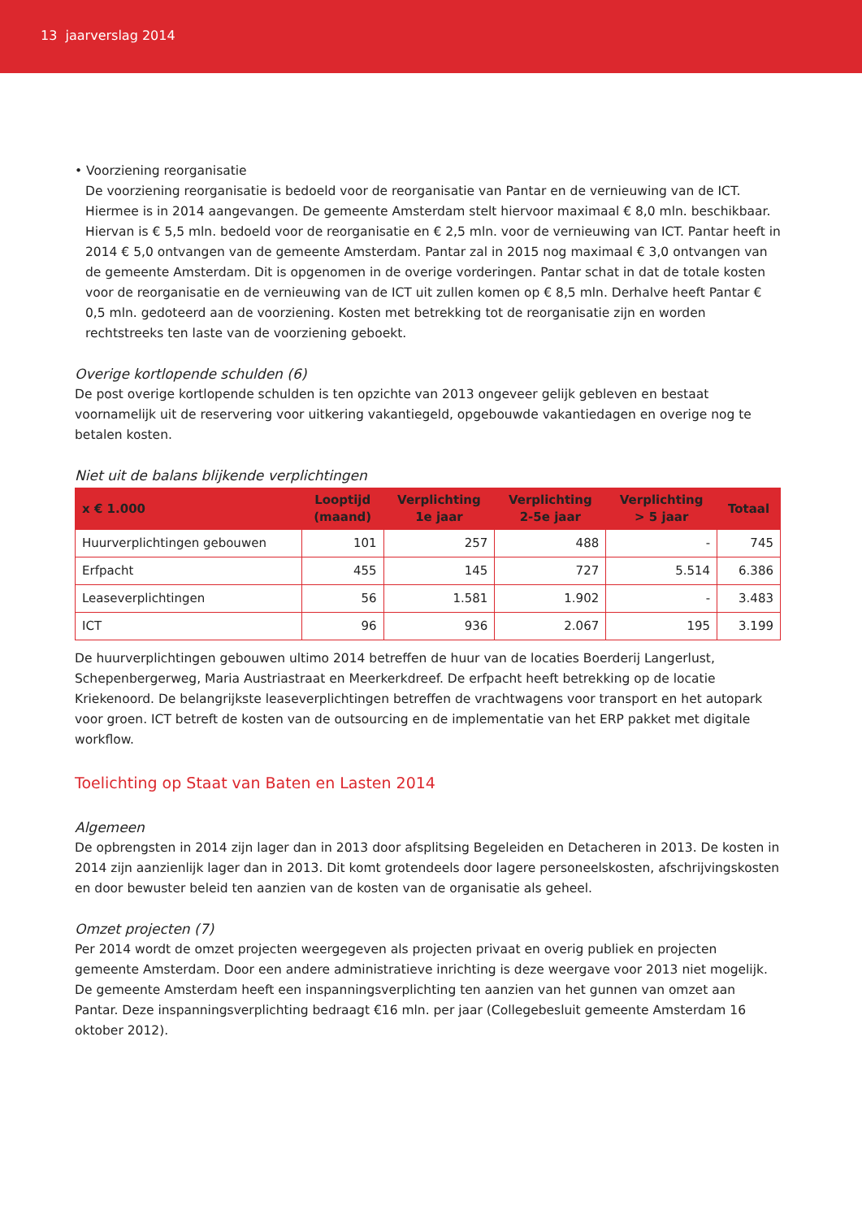13 jaarverslag 2014
• Voorziening reorganisatie
De voorziening reorganisatie is bedoeld voor de reorganisatie van Pantar en de vernieuwing van de ICT. Hiermee is in 2014 aangevangen. De gemeente Amsterdam stelt hiervoor maximaal € 8,0 mln. beschikbaar. Hiervan is € 5,5 mln. bedoeld voor de reorganisatie en € 2,5 mln. voor de vernieuwing van ICT. Pantar heeft in 2014 € 5,0 ontvangen van de gemeente Amsterdam. Pantar zal in 2015 nog maximaal € 3,0 ontvangen van de gemeente Amsterdam. Dit is opgenomen in de overige vorderingen. Pantar schat in dat de totale kosten voor de reorganisatie en de vernieuwing van de ICT uit zullen komen op € 8,5 mln. Derhalve heeft Pantar € 0,5 mln. gedoteerd aan de voorziening. Kosten met betrekking tot de reorganisatie zijn en worden rechtstreeks ten laste van de voorziening geboekt.
Overige kortlopende schulden (6)
De post overige kortlopende schulden is ten opzichte van 2013 ongeveer gelijk gebleven en bestaat voornamelijk uit de reservering voor uitkering vakantiegeld, opgebouwde vakantiedagen en overige nog te betalen kosten.
Niet uit de balans blijkende verplichtingen
| x € 1.000 | Looptijd (maand) | Verplichting 1e jaar | Verplichting 2-5e jaar | Verplichting > 5 jaar | Totaal |
| --- | --- | --- | --- | --- | --- |
| Huurverplichtingen gebouwen | 101 | 257 | 488 | - | 745 |
| Erfpacht | 455 | 145 | 727 | 5.514 | 6.386 |
| Leaseverplichtingen | 56 | 1.581 | 1.902 | - | 3.483 |
| ICT | 96 | 936 | 2.067 | 195 | 3.199 |
De huurverplichtingen gebouwen ultimo 2014 betreffen de huur van de locaties Boerderij Langerlust, Schepenbergerweg, Maria Austriastraat en Meerkerkdreef. De erfpacht heeft betrekking op de locatie Kriekenoord. De belangrijkste leaseverplichtingen betreffen de vrachtwagens voor transport en het autopark voor groen. ICT betreft de kosten van de outsourcing en de implementatie van het ERP pakket met digitale workflow.
Toelichting op Staat van Baten en Lasten 2014
Algemeen
De opbrengsten in 2014 zijn lager dan in 2013 door afsplitsing Begeleiden en Detacheren in 2013. De kosten in 2014 zijn aanzienlijk lager dan in 2013. Dit komt grotendeels door lagere personeelskosten, afschrijvingskosten en door bewuster beleid ten aanzien van de kosten van de organisatie als geheel.
Omzet projecten (7)
Per 2014 wordt de omzet projecten weergegeven als projecten privaat en overig publiek en projecten gemeente Amsterdam. Door een andere administratieve inrichting is deze weergave voor 2013 niet mogelijk. De gemeente Amsterdam heeft een inspanningsverplichting ten aanzien van het gunnen van omzet aan Pantar. Deze inspanningsverplichting bedraagt €16 mln. per jaar (Collegebesluit gemeente Amsterdam 16 oktober 2012).